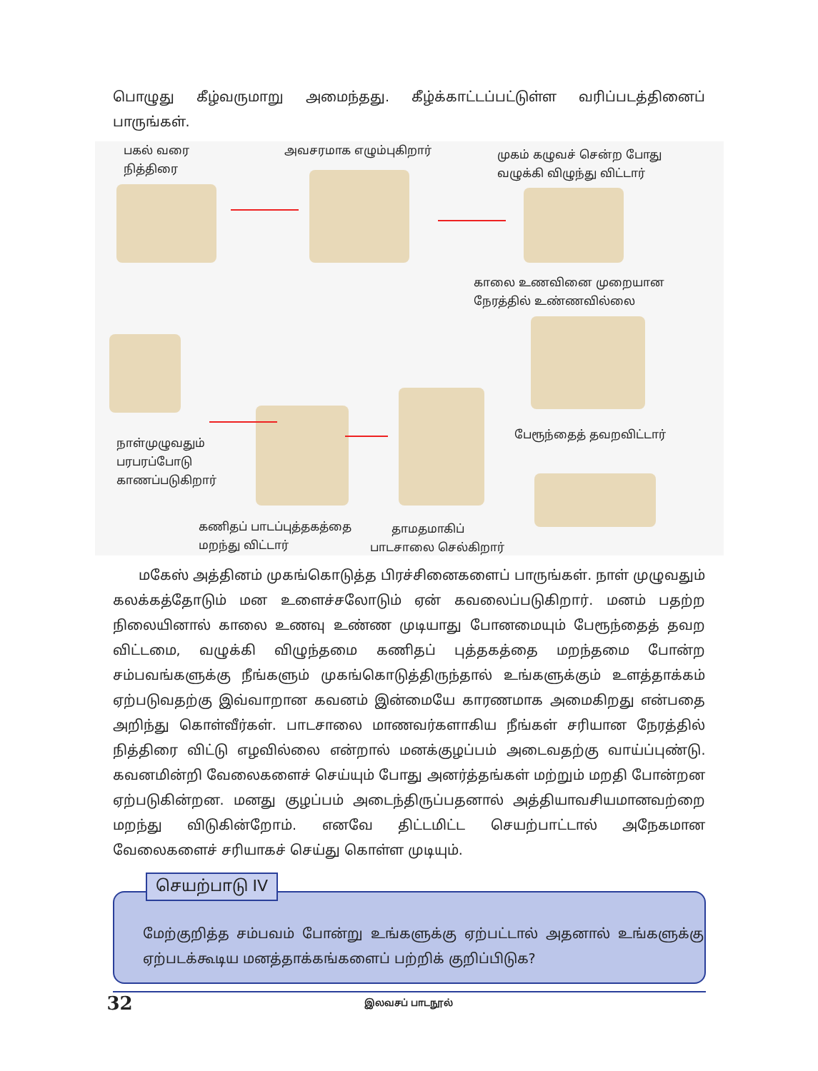பொழுது கீழ்வருமாறு அமைந்தது. கீழ்க்காட்டப்பட்டுள்ள வரிப்படத்தினைப் பாருங்கள்.
பகல் வரை
நித்திரை
அவசரமாக எழும்புகிறார்
முகம் கழுவச் சென்ற போது
வழுக்கி விழுந்து விட்டார்
காலை உணவினை முறையான
நேரத்தில் உண்ணவில்லை
பேரூந்தைத் தவறவிட்டார்
நாள்முழுவதும்
பரபரப்போடு
காணப்படுகிறார்
கணிதப் பாடப்புத்தகத்தை
மறந்து விட்டார்
தாமதமாகிப்
பாடசாலை செல்கிறார்
மகேஸ் அத்தினம் முகங்கொடுத்த பிரச்சினைகளைப் பாருங்கள். நாள் முழுவதும் கலக்கத்தோடும் மன உளைச்சலோடும் ஏன் கவலைப்படுகிறார். மனம் பதற்ற நிலையினால் காலை உணவு உண்ண முடியாது போனமையும் பேரூந்தைத் தவற விட்டமை, வழுக்கி விழுந்தமை கணிதப் புத்தகத்தை மறந்தமை போன்ற சம்பவங்களுக்கு நீங்களும் முகங்கொடுத்திருந்தால் உங்களுக்கும் உளத்தாக்கம் ஏற்படுவதற்கு இவ்வாறான கவனம் இன்மையே காரணமாக அமைகிறது என்பதை அறிந்து கொள்வீர்கள். பாடசாலை மாணவர்களாகிய நீங்கள் சரியான நேரத்தில் நித்திரை விட்டு எழவில்லை என்றால் மனக்குழப்பம் அடைவதற்கு வாய்ப்புண்டு. கவனமின்றி வேலைகளைச் செய்யும் போது அனர்த்தங்கள் மற்றும் மறதி போன்றன ஏற்படுகின்றன. மனது குழப்பம் அடைந்திருப்பதனால் அத்தியாவசியமானவற்றை மறந்து விடுகின்றோம். எனவே திட்டமிட்ட செயற்பாட்டால் அநேகமான வேலைகளைச் சரியாகச் செய்து கொள்ள முடியும்.
செயற்பாடு IV
மேற்குறித்த சம்பவம் போன்று உங்களுக்கு ஏற்பட்டால் அதனால் உங்களுக்கு ஏற்படக்கூடிய மனத்தாக்கங்களைப் பற்றிக் குறிப்பிடுக?
32 இலவசப் பாடநூல்